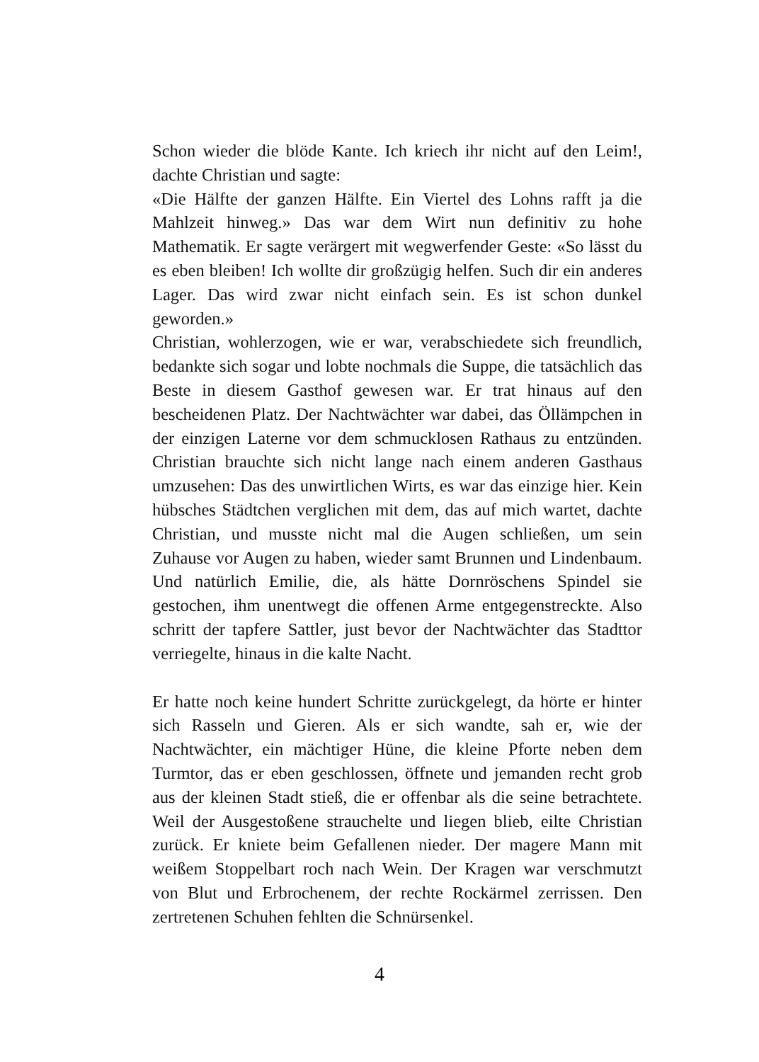Schon wieder die blöde Kante. Ich kriech ihr nicht auf den Leim!, dachte Christian und sagte:
«Die Hälfte der ganzen Hälfte. Ein Viertel des Lohns rafft ja die Mahlzeit hinweg.» Das war dem Wirt nun definitiv zu hohe Mathematik. Er sagte verärgert mit wegwerfender Geste: «So lässt du es eben bleiben! Ich wollte dir großzügig helfen. Such dir ein anderes Lager. Das wird zwar nicht einfach sein. Es ist schon dunkel geworden.»
Christian, wohlerzogen, wie er war, verabschiedete sich freundlich, bedankte sich sogar und lobte nochmals die Suppe, die tatsächlich das Beste in diesem Gasthof gewesen war. Er trat hinaus auf den bescheidenen Platz. Der Nachtwächter war dabei, das Öllämpchen in der einzigen Laterne vor dem schmucklosen Rathaus zu entzünden. Christian brauchte sich nicht lange nach einem anderen Gasthaus umzusehen: Das des unwirtlichen Wirts, es war das einzige hier. Kein hübsches Städtchen verglichen mit dem, das auf mich wartet, dachte Christian, und musste nicht mal die Augen schließen, um sein Zuhause vor Augen zu haben, wieder samt Brunnen und Lindenbaum. Und natürlich Emilie, die, als hätte Dornröschens Spindel sie gestochen, ihm unentwegt die offenen Arme entgegenstreckte. Also schritt der tapfere Sattler, just bevor der Nachtwächter das Stadttor verriegelte, hinaus in die kalte Nacht.
Er hatte noch keine hundert Schritte zurückgelegt, da hörte er hinter sich Rasseln und Gieren. Als er sich wandte, sah er, wie der Nachtwächter, ein mächtiger Hüne, die kleine Pforte neben dem Turmtor, das er eben geschlossen, öffnete und jemanden recht grob aus der kleinen Stadt stieß, die er offenbar als die seine betrachtete. Weil der Ausgestoßene strauchelte und liegen blieb, eilte Christian zurück. Er kniete beim Gefallenen nieder. Der magere Mann mit weißem Stoppelbart roch nach Wein. Der Kragen war verschmutzt von Blut und Erbrochenem, der rechte Rockärmel zerrissen. Den zertretenen Schuhen fehlten die Schnürsenkel.
4